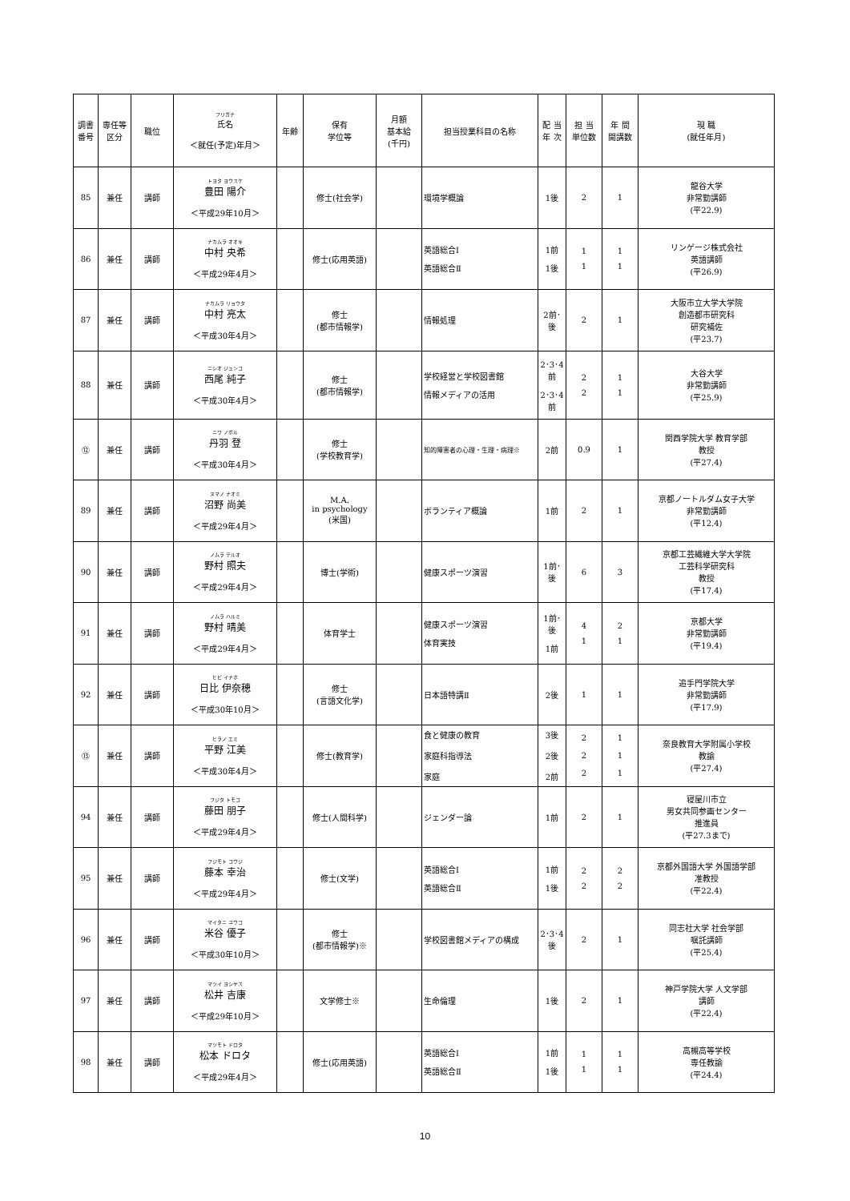| 調書 番号 | 専任等 区分 | 職位 | フリガナ 氏名 ＜就任(予定)年月＞ | 年齢 | 保有 学位等 | 月額 基本給 (千円) | 担当授業科目の名称 | 配 当 年 次 | 担 当 単位数 | 年 間 開講数 | 現 職 (就任年月) |
| --- | --- | --- | --- | --- | --- | --- | --- | --- | --- | --- | --- |
| 85 | 兼任 | 講師 | トヨタ ヨウスケ 豊田 陽介 ＜平成29年10月＞ | | 修士(社会学) | | 環境学概論 | 1後 | 2 | 1 | 龍谷大学 非常勤講師 (平22.9) |
| 86 | 兼任 | 講師 | ナカムラ オオキ 中村 央希 ＜平成29年4月＞ | | 修士(応用英語) | | 英語総合Ⅰ 英語総合Ⅱ | 1前 1後 | 1 1 | 1 1 | リンゲージ株式会社 英語講師 (平26.9) |
| 87 | 兼任 | 講師 | ナカムラ リョウタ 中村 亮太 ＜平成30年4月＞ | | 修士 (都市情報学) | | 情報処理 | 2前･後 | 2 | 1 | 大阪市立大学大学院 創造都市研究科 研究補佐 (平23.7) |
| 88 | 兼任 | 講師 | ニシオ ジュンコ 西尾 純子 ＜平成30年4月＞ | | 修士 (都市情報学) | | 学校経営と学校図書館 情報メディアの活用 | 2･3･4前 2･3･4前 | 2 2 | 1 1 | 大谷大学 非常勤講師 (平25.9) |
| ⑫ | 兼任 | 講師 | ニワ ノボル 丹羽 登 ＜平成30年4月＞ | | 修士 (学校教育学) | | 知的障害者の心理・生理・病理※ | 2前 | 0.9 | 1 | 関西学院大学 教育学部 教授 (平27.4) |
| 89 | 兼任 | 講師 | ヌマノ ナオミ 沼野 尚美 ＜平成29年4月＞ | | M.A. in psychology (米国) | | ボランティア概論 | 1前 | 2 | 1 | 京都ノートルダム女子大学 非常勤講師 (平12.4) |
| 90 | 兼任 | 講師 | ノムラ テルオ 野村 照夫 ＜平成29年4月＞ | | 博士(学術) | | 健康スポーツ演習 | 1前･後 | 6 | 3 | 京都工芸繊維大学大学院 工芸科学研究科 教授 (平17.4) |
| 91 | 兼任 | 講師 | ノムラ ハルミ 野村 晴美 ＜平成29年4月＞ | | 体育学士 | | 健康スポーツ演習 体育実技 | 1前･後 1前 | 4 1 | 2 1 | 京都大学 非常勤講師 (平19.4) |
| 92 | 兼任 | 講師 | ヒビ イナホ 日比 伊奈穂 ＜平成30年10月＞ | | 修士 (言語文化学) | | 日本語特講Ⅱ | 2後 | 1 | 1 | 追手門学院大学 非常勤講師 (平17.9) |
| ⑬ | 兼任 | 講師 | ヒラノ エミ 平野 江美 ＜平成30年4月＞ | | 修士(教育学) | | 食と健康の教育 家庭科指導法 家庭 | 3後 2後 2前 | 2 2 2 | 1 1 1 | 奈良教育大学附属小学校 教諭 (平27.4) |
| 94 | 兼任 | 講師 | フジタ トモコ 藤田 朋子 ＜平成29年4月＞ | | 修士(人間科学) | | ジェンダー論 | 1前 | 2 | 1 | 寝屋川市立 男女共同参画センター 推進員 (平27.3まで) |
| 95 | 兼任 | 講師 | フジモト コウジ 藤本 幸治 ＜平成29年4月＞ | | 修士(文学) | | 英語総合Ⅰ 英語総合Ⅱ | 1前 1後 | 2 2 | 2 2 | 京都外国語大学 外国語学部 准教授 (平22.4) |
| 96 | 兼任 | 講師 | マイタニ ユウコ 米谷 優子 ＜平成30年10月＞ | | 修士 (都市情報学)※ | | 学校図書館メディアの構成 | 2･3･4後 | 2 | 1 | 同志社大学 社会学部 嘱託講師 (平25.4) |
| 97 | 兼任 | 講師 | マツイ ヨシヤス 松井 吉康 ＜平成29年10月＞ | | 文学修士※ | | 生命倫理 | 1後 | 2 | 1 | 神戸学院大学 人文学部 講師 (平22.4) |
| 98 | 兼任 | 講師 | マツモト ドロタ 松本 ドロタ ＜平成29年4月＞ | | 修士(応用英語) | | 英語総合Ⅰ 英語総合Ⅱ | 1前 1後 | 1 1 | 1 1 | 高槻高等学校 専任教諭 (平24.4) |
10